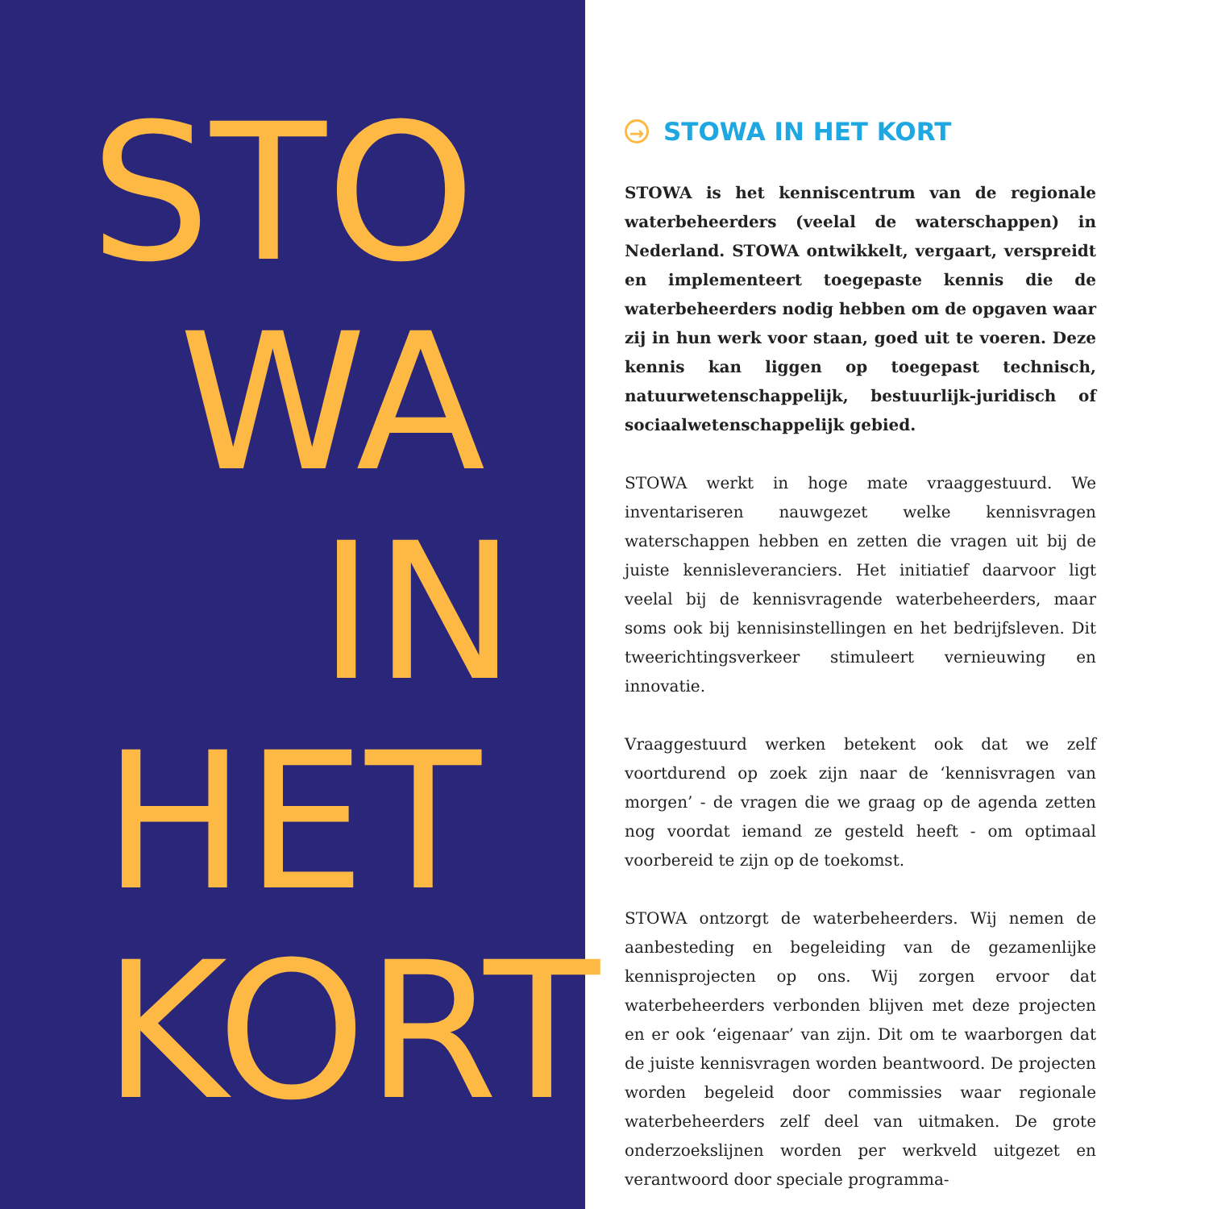STO
WA
IN
HET
KORT
→ STOWA IN HET KORT
STOWA is het kenniscentrum van de regionale waterbeheerders (veelal de waterschappen) in Nederland. STOWA ontwikkelt, vergaart, verspreidt en implementeert toegepaste kennis die de waterbeheerders nodig hebben om de opgaven waar zij in hun werk voor staan, goed uit te voeren. Deze kennis kan liggen op toegepast technisch, natuurwetenschappelijk, bestuurlijk-juridisch of sociaalwetenschappelijk gebied.
STOWA werkt in hoge mate vraaggestuurd. We inventariseren nauwgezet welke kennisvragen waterschappen hebben en zetten die vragen uit bij de juiste kennisleveranciers. Het initiatief daarvoor ligt veelal bij de kennisvragende waterbeheerders, maar soms ook bij kennisinstellingen en het bedrijfsleven. Dit tweerichtingsverkeer stimuleert vernieuwing en innovatie.
Vraaggestuurd werken betekent ook dat we zelf voortdurend op zoek zijn naar de ‘kennisvragen van morgen’ - de vragen die we graag op de agenda zetten nog voordat iemand ze gesteld heeft - om optimaal voorbereid te zijn op de toekomst.
STOWA ontzorgt de waterbeheerders. Wij nemen de aanbesteding en begeleiding van de gezamenlijke kennisprojecten op ons. Wij zorgen ervoor dat waterbeheerders verbonden blijven met deze projecten en er ook ‘eigenaar’ van zijn. Dit om te waarborgen dat de juiste kennisvragen worden beantwoord. De projecten worden begeleid door commissies waar regionale waterbeheerders zelf deel van uitmaken. De grote onderzoekslijnen worden per werkveld uitgezet en verantwoord door speciale programma-